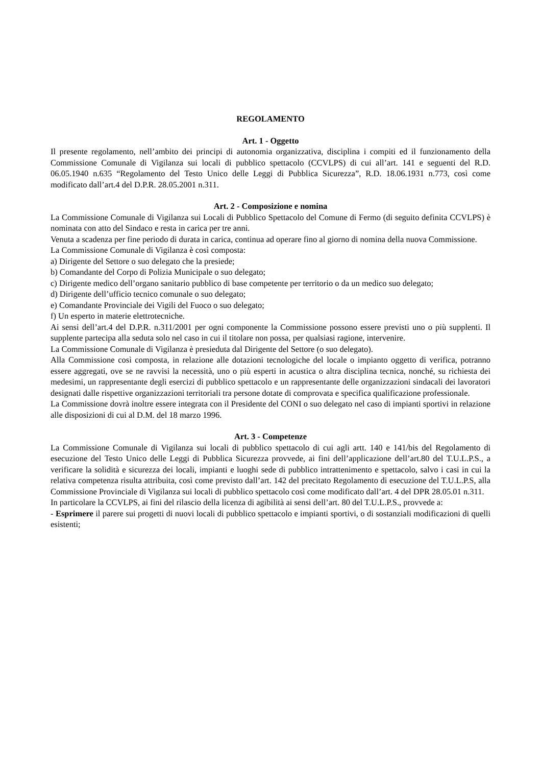REGOLAMENTO
Art. 1 - Oggetto
Il presente regolamento, nell’ambito dei principi di autonomia organizzativa, disciplina i compiti ed il funzionamento della Commissione Comunale di Vigilanza sui locali di pubblico spettacolo (CCVLPS) di cui all’art. 141 e seguenti del R.D. 06.05.1940 n.635 “Regolamento del Testo Unico delle Leggi di Pubblica Sicurezza”, R.D. 18.06.1931 n.773, così come modificato dall’art.4 del D.P.R. 28.05.2001 n.311.
Art. 2 - Composizione e nomina
La Commissione Comunale di Vigilanza sui Locali di Pubblico Spettacolo del Comune di Fermo (di seguito definita CCVLPS) è nominata con atto del Sindaco e resta in carica per tre anni.
Venuta a scadenza per fine periodo di durata in carica, continua ad operare fino al giorno di nomina della nuova Commissione.
La Commissione Comunale di Vigilanza è così composta:
a) Dirigente del Settore o suo delegato che la presiede;
b) Comandante del Corpo di Polizia Municipale o suo delegato;
c) Dirigente medico dell’organo sanitario pubblico di base competente per territorio o da un medico suo delegato;
d) Dirigente dell’ufficio tecnico comunale o suo delegato;
e) Comandante Provinciale dei Vigili del Fuoco o suo delegato;
f) Un esperto in materie elettrotecniche.
Ai sensi dell’art.4 del D.P.R. n.311/2001 per ogni componente la Commissione possono essere previsti uno o più supplenti. Il supplente partecipa alla seduta solo nel caso in cui il titolare non possa, per qualsiasi ragione, intervenire.
La Commissione Comunale di Vigilanza è presieduta dal Dirigente del Settore (o suo delegato).
Alla Commissione così composta, in relazione alle dotazioni tecnologiche del locale o impianto oggetto di verifica, potranno essere aggregati, ove se ne ravvisi la necessità, uno o più esperti in acustica o altra disciplina tecnica, nonché, su richiesta dei medesimi, un rappresentante degli esercizi di pubblico spettacolo e un rappresentante delle organizzazioni sindacali dei lavoratori designati dalle rispettive organizzazioni territoriali tra persone dotate di comprovata e specifica qualificazione professionale.
La Commissione dovrà inoltre essere integrata con il Presidente del CONI o suo delegato nel caso di impianti sportivi in relazione alle disposizioni di cui al D.M. del 18 marzo 1996.
Art. 3 - Competenze
La Commissione Comunale di Vigilanza sui locali di pubblico spettacolo di cui agli artt. 140 e 141/bis del Regolamento di esecuzione del Testo Unico delle Leggi di Pubblica Sicurezza provvede, ai fini dell’applicazione dell’art.80 del T.U.L.P.S., a verificare la solidità e sicurezza dei locali, impianti e luoghi sede di pubblico intrattenimento e spettacolo, salvo i casi in cui la relativa competenza risulta attribuita, così come previsto dall’art. 142 del precitato Regolamento di esecuzione del T.U.L.P.S, alla Commissione Provinciale di Vigilanza sui locali di pubblico spettacolo così come modificato dall’art. 4 del DPR 28.05.01 n.311.
In particolare la CCVLPS, ai fini del rilascio della licenza di agibilità ai sensi dell’art. 80 del T.U.L.P.S., provvede a:
- Esprimere il parere sui progetti di nuovi locali di pubblico spettacolo e impianti sportivi, o di sostanziali modificazioni di quelli esistenti;